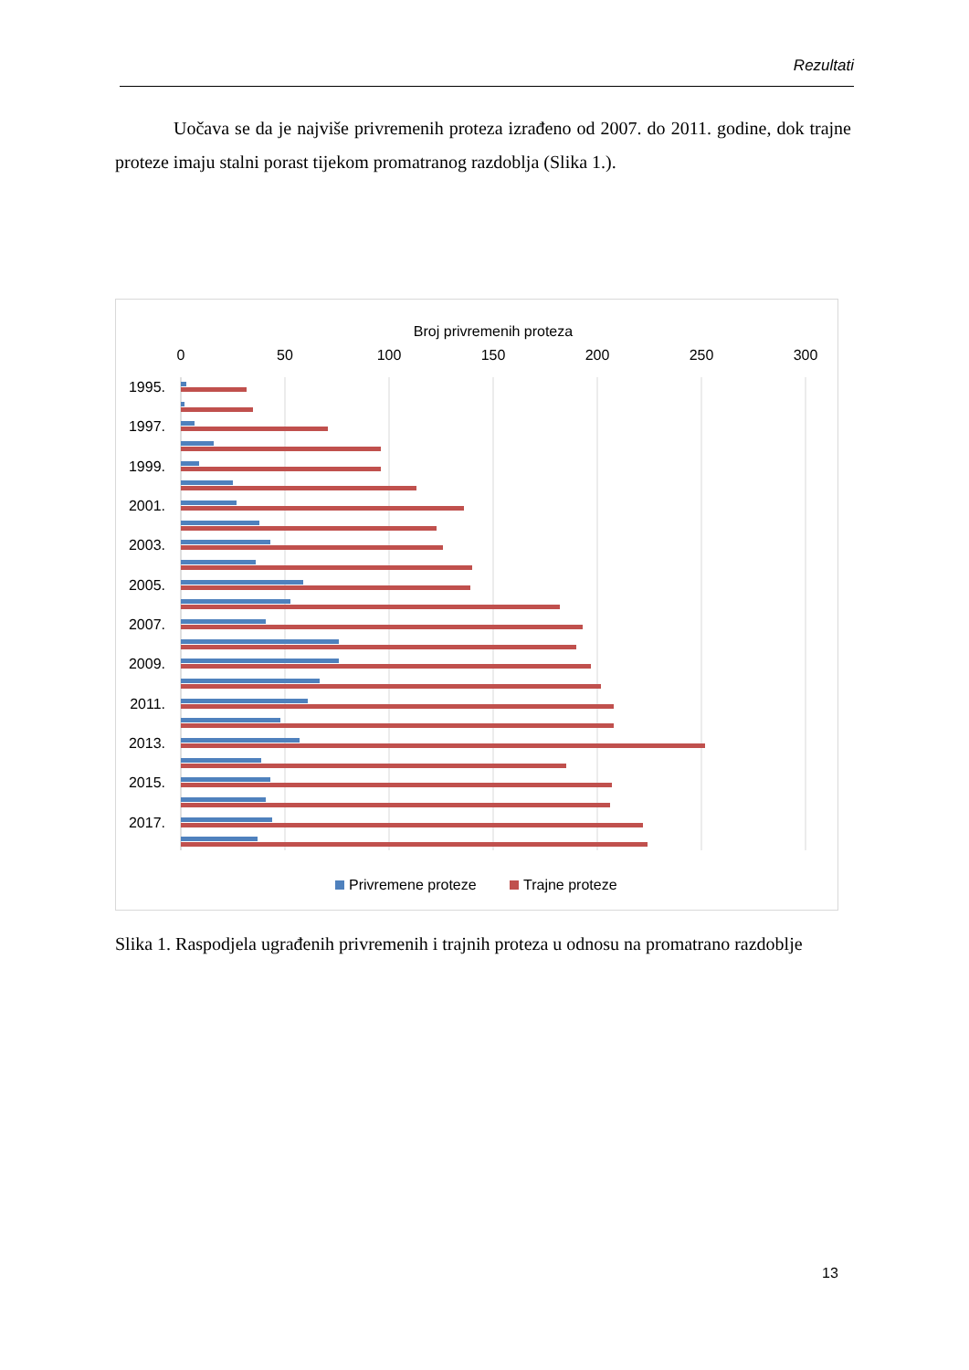Rezultati
Uočava se da je najviše privremenih proteza izrađeno od 2007. do 2011. godine, dok trajne proteze imaju stalni porast tijekom promatranog razdoblja (Slika 1.).
Broj privremenih proteza
0
50
100
150
200
250
300
1995.
1997.
1999.
2001.
2003.
2005.
2007.
2009.
2011.
2013.
2015.
2017.
Privremene proteze
Trajne proteze
Slika 1. Raspodjela ugrađenih privremenih i trajnih proteza u odnosu na promatrano razdoblje
13